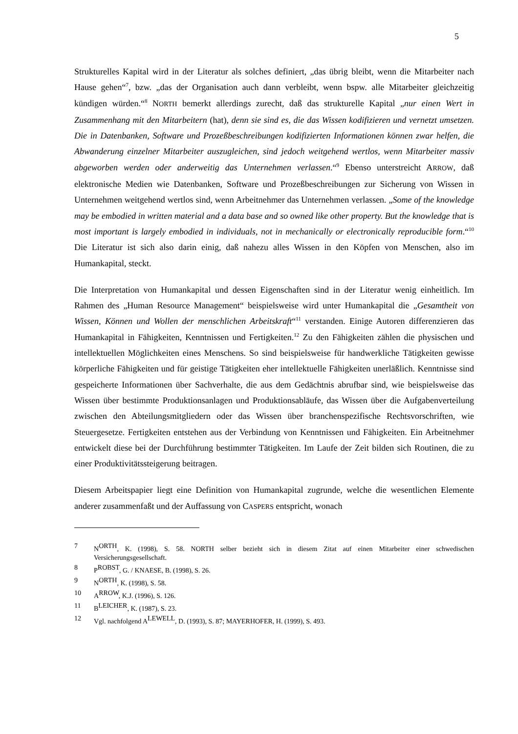5
Strukturelles Kapital wird in der Literatur als solches definiert, „das übrig bleibt, wenn die Mitarbeiter nach Hause gehen“<sup>7</sup>, bzw. „das der Organisation auch dann verbleibt, wenn bspw. alle Mitarbeiter gleichzeitig kündigen würden.“<sup>8</sup> NORTH bemerkt allerdings zurecht, daß das strukturelle Kapital „nur einen Wert in Zusammenhang mit den Mitarbeitern (hat), denn sie sind es, die das Wissen kodifizieren und vernetzt umsetzen. Die in Datenbanken, Software und Prozeßbeschreibungen kodifizierten Informationen können zwar helfen, die Abwanderung einzelner Mitarbeiter auszugleichen, sind jedoch weitgehend wertlos, wenn Mitarbeiter massiv abgeworben werden oder anderweitig das Unternehmen verlassen.“<sup>9</sup> Ebenso unterstreicht ARROW, daß elektronische Medien wie Datenbanken, Software und Prozeßbeschreibungen zur Sicherung von Wissen in Unternehmen weitgehend wertlos sind, wenn Arbeitnehmer das Unternehmen verlassen. „Some of the knowledge may be embodied in written material and a data base and so owned like other property. But the knowledge that is most important is largely embodied in individuals, not in mechanically or electronically reproducible form.“<sup>10</sup> Die Literatur ist sich also darin einig, daß nahezu alles Wissen in den Köpfen von Menschen, also im Humankapital, steckt.
Die Interpretation von Humankapital und dessen Eigenschaften sind in der Literatur wenig einheitlich. Im Rahmen des „Human Resource Management“ beispielsweise wird unter Humankapital die „Gesamtheit von Wissen, Können und Wollen der menschlichen Arbeitskraft“<sup>11</sup> verstanden. Einige Autoren differenzieren das Humankapital in Fähigkeiten, Kenntnissen und Fertigkeiten.<sup>12</sup> Zu den Fähigkeiten zählen die physischen und intellektuellen Möglichkeiten eines Menschens. So sind beispielsweise für handwerkliche Tätigkeiten gewisse körperliche Fähigkeiten und für geistige Tätigkeiten eher intellektuelle Fähigkeiten unerläßlich. Kenntnisse sind gespeicherte Informationen über Sachverhalte, die aus dem Gedächtnis abrufbar sind, wie beispielsweise das Wissen über bestimmte Produktionsanlagen und Produktionsabläufe, das Wissen über die Aufgabenverteilung zwischen den Abteilungsmitgliedern oder das Wissen über branchenspezifische Rechtsvorschriften, wie Steuergesetze. Fertigkeiten entstehen aus der Verbindung von Kenntnissen und Fähigkeiten. Ein Arbeitnehmer entwickelt diese bei der Durchführung bestimmter Tätigkeiten. Im Laufe der Zeit bilden sich Routinen, die zu einer Produktivitätssteigerung beitragen.
Diesem Arbeitspapier liegt eine Definition von Humankapital zugrunde, welche die wesentlichen Elemente anderer zusammenfaßt und der Auffassung von CASPERS entspricht, wonach
7 NORTH, K. (1998), S. 58. NORTH selber bezieht sich in diesem Zitat auf einen Mitarbeiter einer schwedischen Versicherungsgesellschaft.
8 PROBST, G. / KNAESE, B. (1998), S. 26.
9 NORTH, K. (1998), S. 58.
10 ARROW, K.J. (1996), S. 126.
11 BLEICHER, K. (1987), S. 23.
12 Vgl. nachfolgend ALEWELL, D. (1993), S. 87; MAYERHOFER, H. (1999), S. 493.